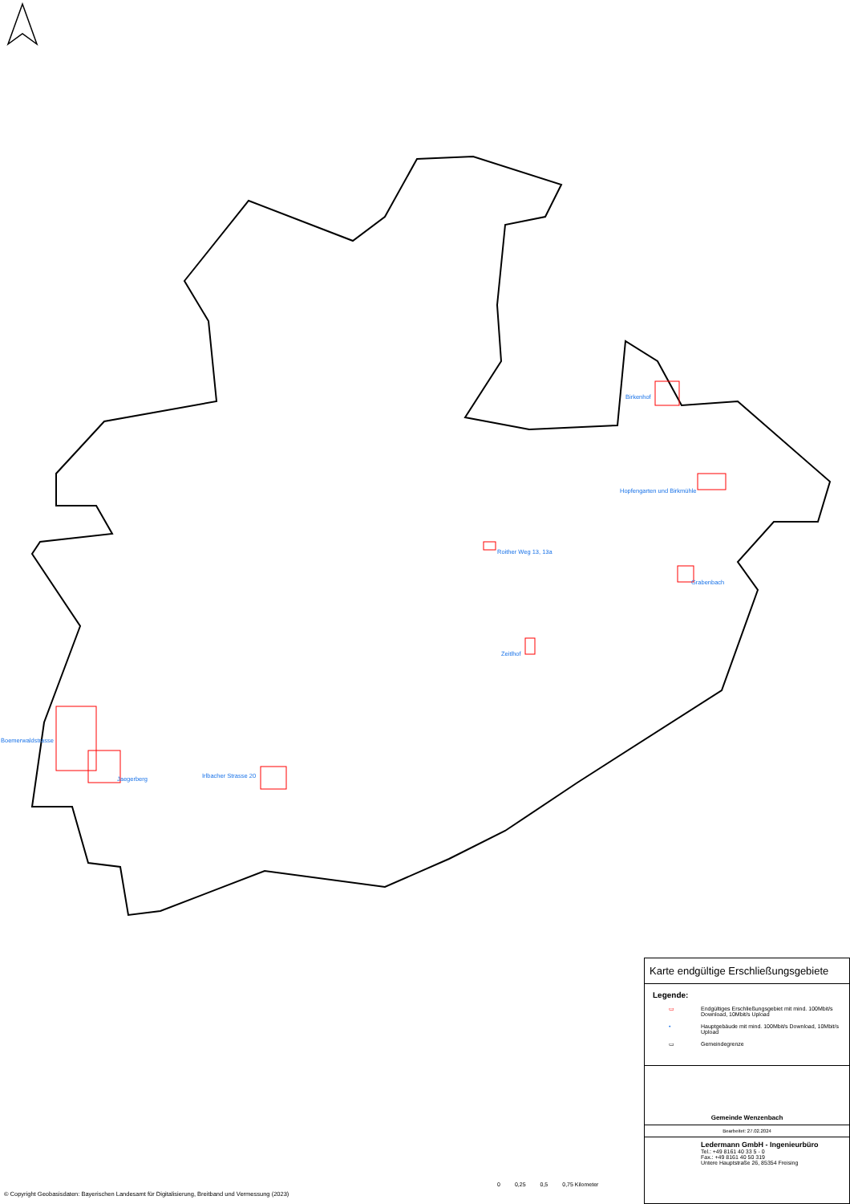Birkenhof
Hopfengarten und Birkmühle
Roither Weg 13, 13a
Grabenbach
Zeitlhof
Boemerwaldstrasse
Irlbacher Strasse 20
Jaegerberg
Karte endgültige Erschließungsgebiete
Legende:
▭ Endgültiges Erschließungsgebiet mit mind. 100Mbit/s Download, 10Mbit/s Upload
• Hauptgebäude mit mind. 100Mbit/s Download, 10Mbit/s Upload
▭ Gemeindegrenze
Gemeinde Wenzenbach
Bearbeitet: 27.02.2024
Ledermann GmbH - Ingenieurbüro
Tel.: +49 8161 40 33 5 - 0
Fax.: +49 8161 40 50 319
Untere Hauptstraße 26, 85354 Freising
0 0,25 0,5 0,75 Kilometer
© Copyright Geobasisdaten: Bayerischen Landesamt für Digitalisierung, Breitband und Vermessung (2023)